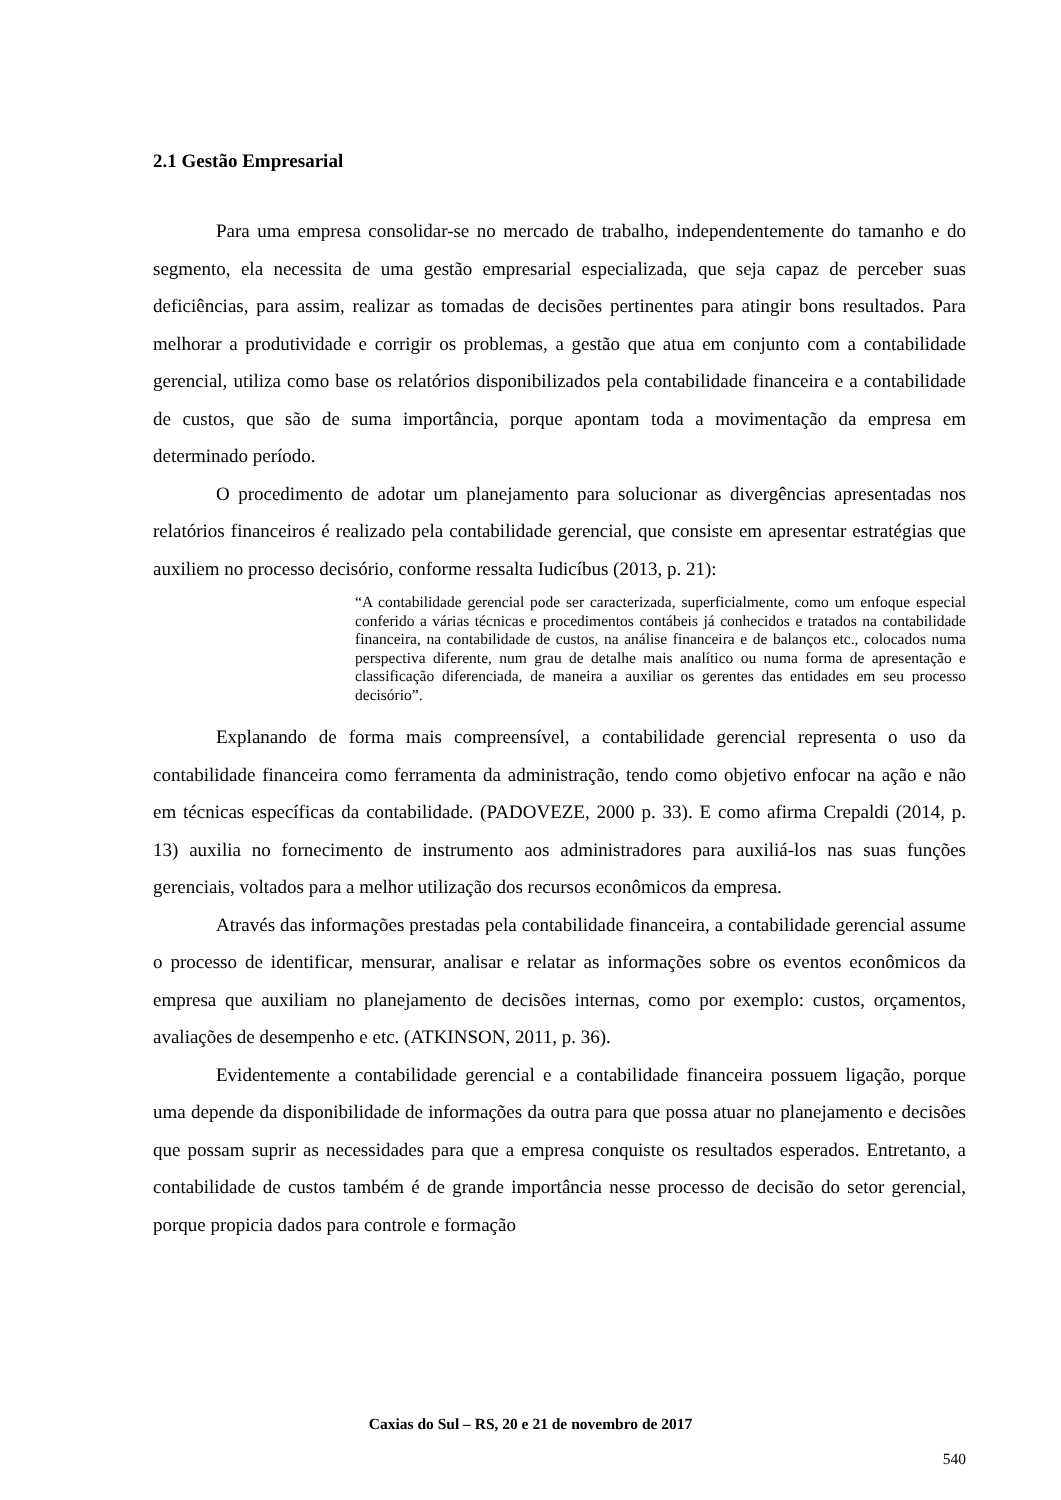2.1 Gestão Empresarial
Para uma empresa consolidar-se no mercado de trabalho, independentemente do tamanho e do segmento, ela necessita de uma gestão empresarial especializada, que seja capaz de perceber suas deficiências, para assim, realizar as tomadas de decisões pertinentes para atingir bons resultados. Para melhorar a produtividade e corrigir os problemas, a gestão que atua em conjunto com a contabilidade gerencial, utiliza como base os relatórios disponibilizados pela contabilidade financeira e a contabilidade de custos, que são de suma importância, porque apontam toda a movimentação da empresa em determinado período.
O procedimento de adotar um planejamento para solucionar as divergências apresentadas nos relatórios financeiros é realizado pela contabilidade gerencial, que consiste em apresentar estratégias que auxiliem no processo decisório, conforme ressalta Iudicíbus (2013, p. 21):
“A contabilidade gerencial pode ser caracterizada, superficialmente, como um enfoque especial conferido a várias técnicas e procedimentos contábeis já conhecidos e tratados na contabilidade financeira, na contabilidade de custos, na análise financeira e de balanços etc., colocados numa perspectiva diferente, num grau de detalhe mais analítico ou numa forma de apresentação e classificação diferenciada, de maneira a auxiliar os gerentes das entidades em seu processo decisório”.
Explanando de forma mais compreensível, a contabilidade gerencial representa o uso da contabilidade financeira como ferramenta da administração, tendo como objetivo enfocar na ação e não em técnicas específicas da contabilidade. (PADOVEZE, 2000 p. 33). E como afirma Crepaldi (2014, p. 13) auxilia no fornecimento de instrumento aos administradores para auxiliá-los nas suas funções gerenciais, voltados para a melhor utilização dos recursos econômicos da empresa.
Através das informações prestadas pela contabilidade financeira, a contabilidade gerencial assume o processo de identificar, mensurar, analisar e relatar as informações sobre os eventos econômicos da empresa que auxiliam no planejamento de decisões internas, como por exemplo: custos, orçamentos, avaliações de desempenho e etc. (ATKINSON, 2011, p. 36).
Evidentemente a contabilidade gerencial e a contabilidade financeira possuem ligação, porque uma depende da disponibilidade de informações da outra para que possa atuar no planejamento e decisões que possam suprir as necessidades para que a empresa conquiste os resultados esperados. Entretanto, a contabilidade de custos também é de grande importância nesse processo de decisão do setor gerencial, porque propicia dados para controle e formação
Caxias do Sul – RS, 20 e 21 de novembro de 2017
540